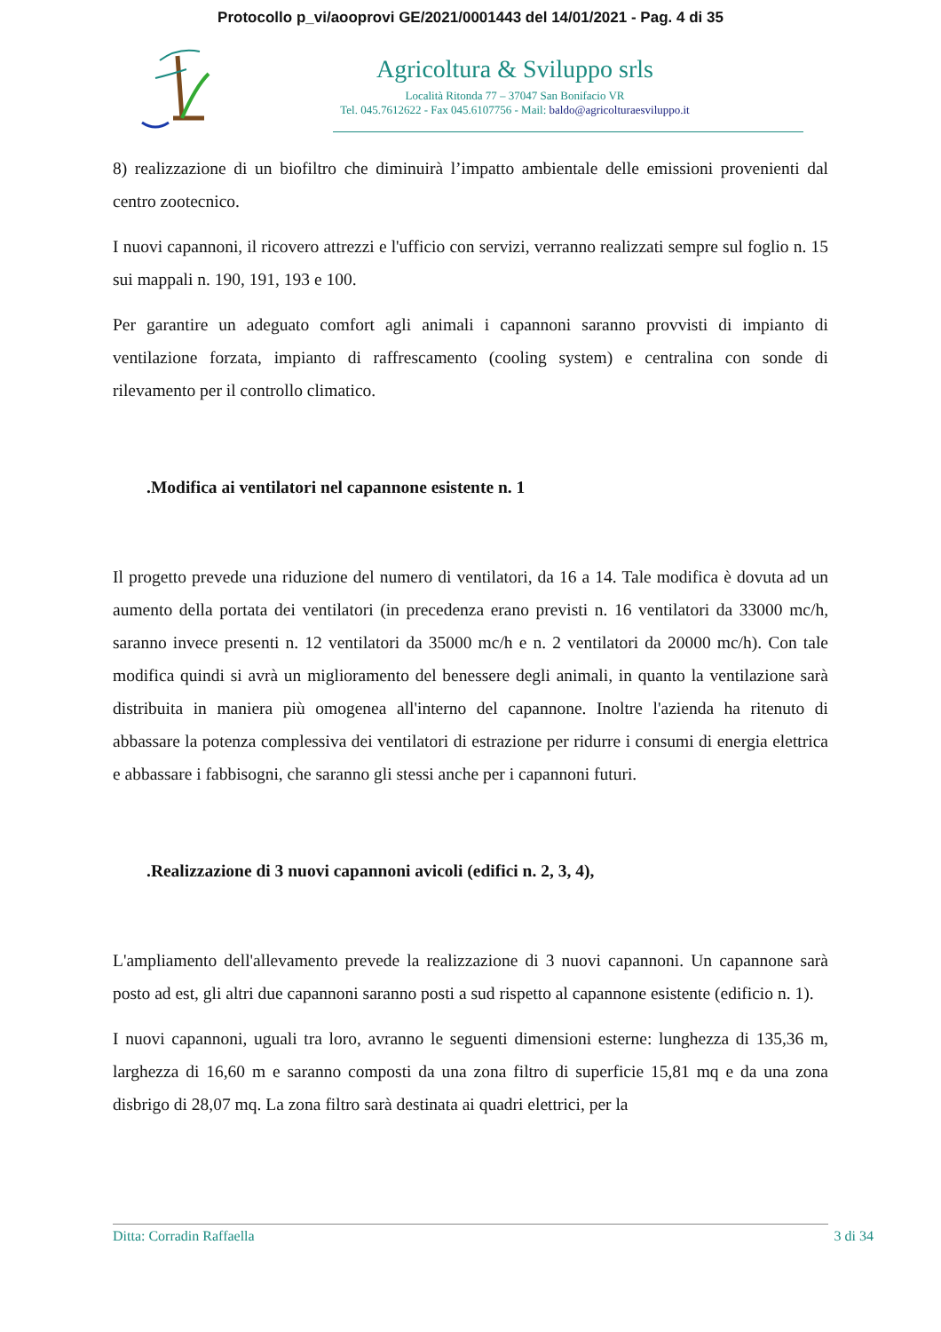Protocollo p_vi/aooprovi GE/2021/0001443 del 14/01/2021 - Pag. 4 di 35
Agricoltura & Sviluppo srls
Località Ritonda 77 – 37047 San Bonifacio VR
Tel. 045.7612622 - Fax 045.6107756 - Mail: baldo@agricolturaesviluppo.it
8) realizzazione di un biofiltro che diminuirà l’impatto ambientale delle emissioni provenienti dal centro zootecnico.
I nuovi capannoni, il ricovero attrezzi e l'ufficio con servizi, verranno realizzati sempre sul foglio n. 15 sui mappali n. 190, 191, 193 e 100.
Per garantire un adeguato comfort agli animali i capannoni saranno provvisti di impianto di ventilazione forzata, impianto di raffrescamento (cooling system) e centralina con sonde di rilevamento per il controllo climatico.
.Modifica ai ventilatori nel capannone esistente n. 1
Il progetto prevede una riduzione del numero di ventilatori, da 16 a 14. Tale modifica è dovuta ad un aumento della portata dei ventilatori (in precedenza erano previsti n. 16 ventilatori da 33000 mc/h, saranno invece presenti n. 12 ventilatori da 35000 mc/h e n. 2 ventilatori da 20000 mc/h). Con tale modifica quindi si avrà un miglioramento del benessere degli animali, in quanto la ventilazione sarà distribuita in maniera più omogenea all'interno del capannone. Inoltre l'azienda ha ritenuto di abbassare la potenza complessiva dei ventilatori di estrazione per ridurre i consumi di energia elettrica e abbassare i fabbisogni, che saranno gli stessi anche per i capannoni futuri.
.Realizzazione di 3 nuovi capannoni avicoli (edifici n. 2, 3, 4),
L'ampliamento dell'allevamento prevede la realizzazione di 3 nuovi capannoni. Un capannone sarà posto ad est, gli altri due capannoni saranno posti a sud rispetto al capannone esistente (edificio n. 1).
I nuovi capannoni, uguali tra loro, avranno le seguenti dimensioni esterne: lunghezza di 135,36 m, larghezza di 16,60 m e saranno composti da una zona filtro di superficie 15,81 mq e da una zona disbrigo di 28,07 mq. La zona filtro sarà destinata ai quadri elettrici, per la
Ditta: Corradin Raffaella 3 di 34